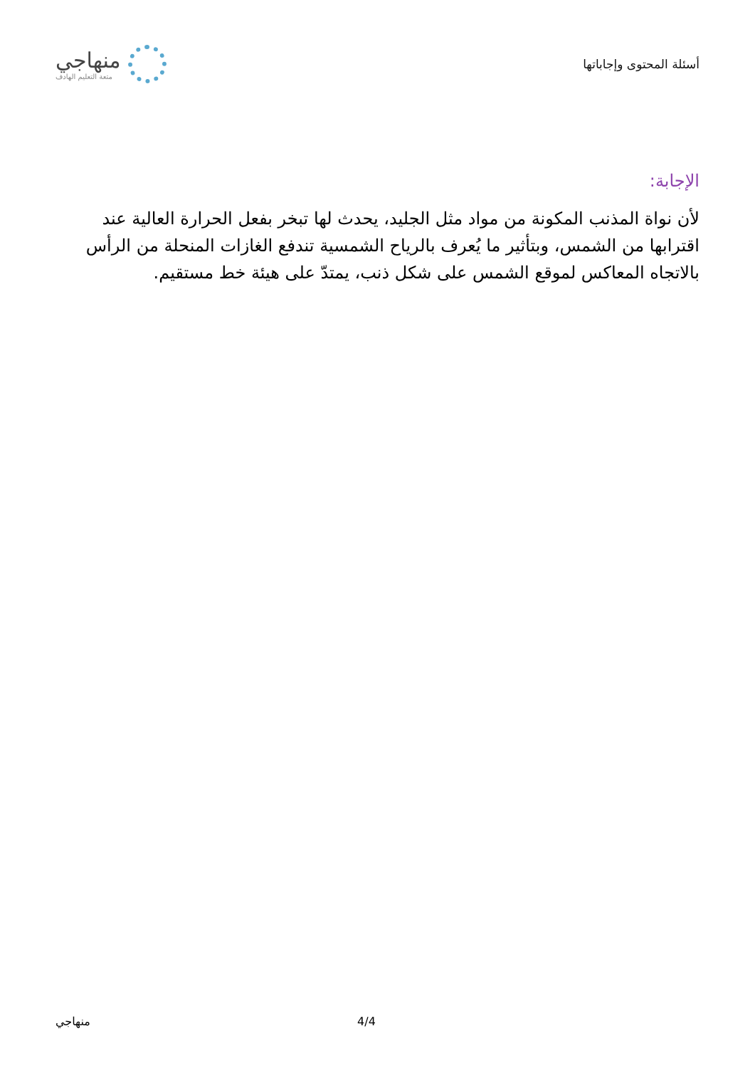أسئلة المحتوى وإجاباتها
منهاجي
متعة التعليم الهادف
الإجابة:
لأن نواة المذنب المكونة من مواد مثل الجليد، يحدث لها تبخر بفعل الحرارة العالية عند اقترابها من الشمس، وبتأثير ما يُعرف بالرياح الشمسية تندفع الغازات المنحلة من الرأس بالاتجاه المعاكس لموقع الشمس على شكل ذنب، يمتدّ على هيئة خط مستقيم.
4/4 منهاجي